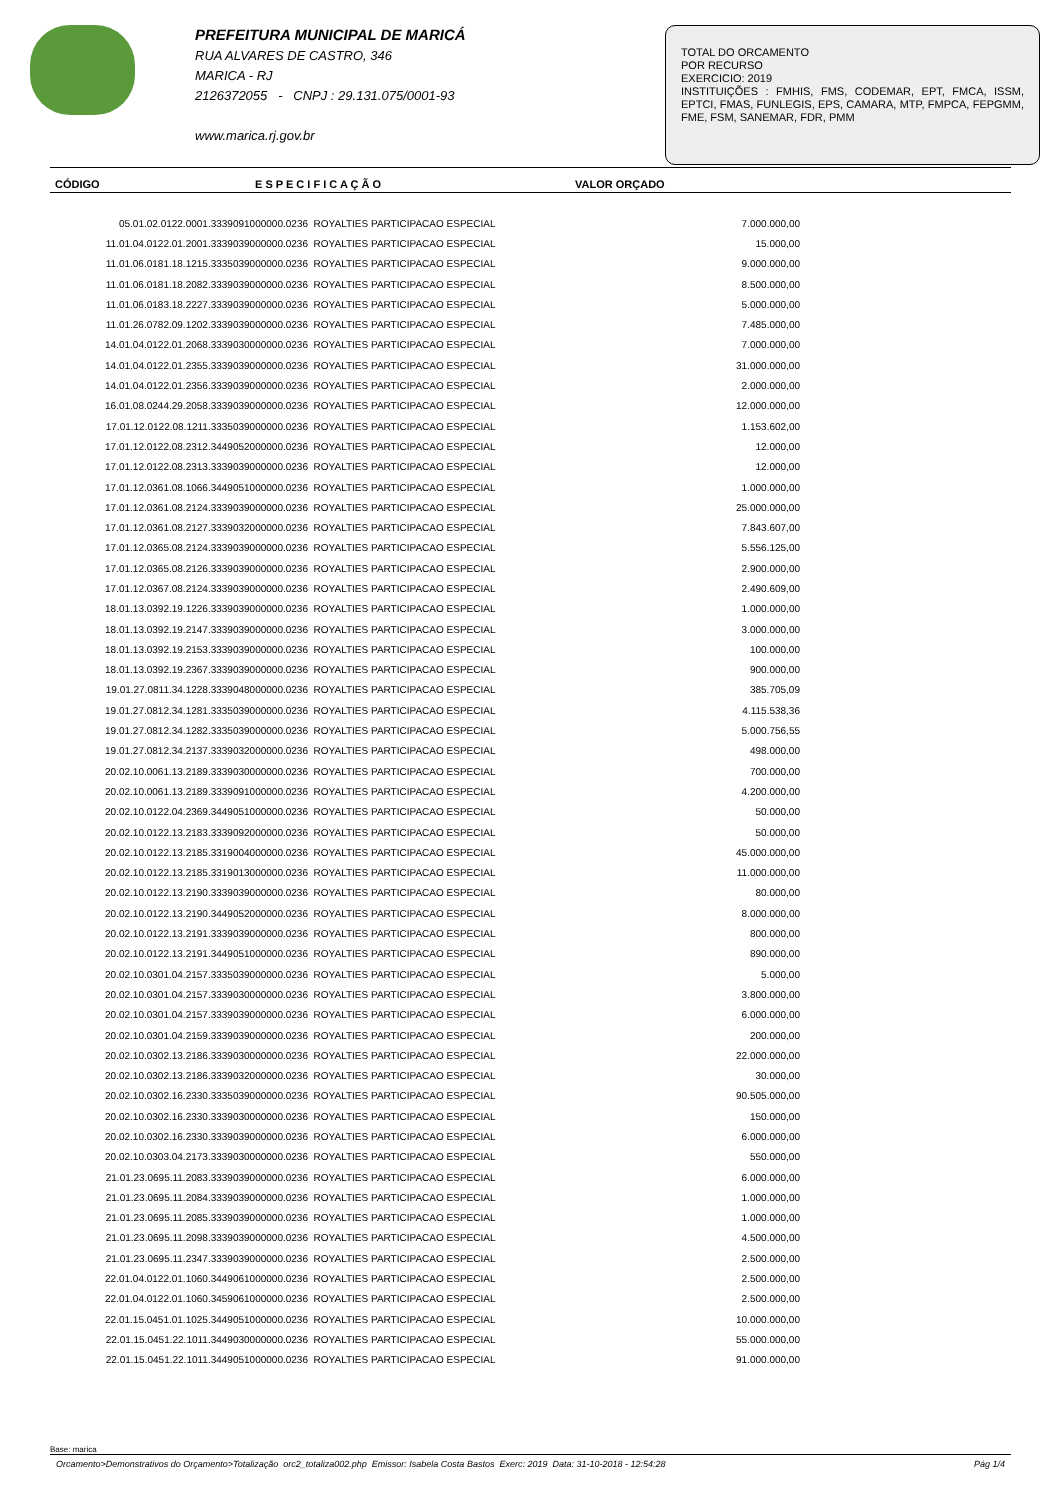PREFEITURA MUNICIPAL DE MARICÁ
RUA ALVARES DE CASTRO, 346
MARICA - RJ
2126372055 - CNPJ : 29.131.075/0001-93
www.marica.rj.gov.br
TOTAL DO ORCAMENTO
POR RECURSO
EXERCICIO: 2019
INSTITUIÇÕES : FMHIS, FMS, CODEMAR, EPT, FMCA, ISSM, EPTCI, FMAS, FUNLEGIS, EPS, CAMARA, MTP, FMPCA, FEPGMM, FME, FSM, SANEMAR, FDR, PMM
| CÓDIGO | E S P E C I F I C A Ç Ã O | VALOR ORÇADO |
| --- | --- | --- |
| 05.01.02.0122.0001.3339091000000.0236 | ROYALTIES PARTICIPACAO ESPECIAL | 7.000.000,00 |
| 11.01.04.0122.01.2001.3339039000000.0236 | ROYALTIES PARTICIPACAO ESPECIAL | 15.000,00 |
| 11.01.06.0181.18.1215.3335039000000.0236 | ROYALTIES PARTICIPACAO ESPECIAL | 9.000.000,00 |
| 11.01.06.0181.18.2082.3339039000000.0236 | ROYALTIES PARTICIPACAO ESPECIAL | 8.500.000,00 |
| 11.01.06.0183.18.2227.3339039000000.0236 | ROYALTIES PARTICIPACAO ESPECIAL | 5.000.000,00 |
| 11.01.26.0782.09.1202.3339039000000.0236 | ROYALTIES PARTICIPACAO ESPECIAL | 7.485.000,00 |
| 14.01.04.0122.01.2068.3339030000000.0236 | ROYALTIES PARTICIPACAO ESPECIAL | 7.000.000,00 |
| 14.01.04.0122.01.2355.3339039000000.0236 | ROYALTIES PARTICIPACAO ESPECIAL | 31.000.000,00 |
| 14.01.04.0122.01.2356.3339039000000.0236 | ROYALTIES PARTICIPACAO ESPECIAL | 2.000.000,00 |
| 16.01.08.0244.29.2058.3339039000000.0236 | ROYALTIES PARTICIPACAO ESPECIAL | 12.000.000,00 |
| 17.01.12.0122.08.1211.3335039000000.0236 | ROYALTIES PARTICIPACAO ESPECIAL | 1.153.602,00 |
| 17.01.12.0122.08.2312.3449052000000.0236 | ROYALTIES PARTICIPACAO ESPECIAL | 12.000,00 |
| 17.01.12.0122.08.2313.3339039000000.0236 | ROYALTIES PARTICIPACAO ESPECIAL | 12.000,00 |
| 17.01.12.0361.08.1066.3449051000000.0236 | ROYALTIES PARTICIPACAO ESPECIAL | 1.000.000,00 |
| 17.01.12.0361.08.2124.3339039000000.0236 | ROYALTIES PARTICIPACAO ESPECIAL | 25.000.000,00 |
| 17.01.12.0361.08.2127.3339032000000.0236 | ROYALTIES PARTICIPACAO ESPECIAL | 7.843.607,00 |
| 17.01.12.0365.08.2124.3339039000000.0236 | ROYALTIES PARTICIPACAO ESPECIAL | 5.556.125,00 |
| 17.01.12.0365.08.2126.3339039000000.0236 | ROYALTIES PARTICIPACAO ESPECIAL | 2.900.000,00 |
| 17.01.12.0367.08.2124.3339039000000.0236 | ROYALTIES PARTICIPACAO ESPECIAL | 2.490.609,00 |
| 18.01.13.0392.19.1226.3339039000000.0236 | ROYALTIES PARTICIPACAO ESPECIAL | 1.000.000,00 |
| 18.01.13.0392.19.2147.3339039000000.0236 | ROYALTIES PARTICIPACAO ESPECIAL | 3.000.000,00 |
| 18.01.13.0392.19.2153.3339039000000.0236 | ROYALTIES PARTICIPACAO ESPECIAL | 100.000,00 |
| 18.01.13.0392.19.2367.3339039000000.0236 | ROYALTIES PARTICIPACAO ESPECIAL | 900.000,00 |
| 19.01.27.0811.34.1228.3339048000000.0236 | ROYALTIES PARTICIPACAO ESPECIAL | 385.705,09 |
| 19.01.27.0812.34.1281.3335039000000.0236 | ROYALTIES PARTICIPACAO ESPECIAL | 4.115.538,36 |
| 19.01.27.0812.34.1282.3335039000000.0236 | ROYALTIES PARTICIPACAO ESPECIAL | 5.000.756,55 |
| 19.01.27.0812.34.2137.3339032000000.0236 | ROYALTIES PARTICIPACAO ESPECIAL | 498.000,00 |
| 20.02.10.0061.13.2189.3339030000000.0236 | ROYALTIES PARTICIPACAO ESPECIAL | 700.000,00 |
| 20.02.10.0061.13.2189.3339091000000.0236 | ROYALTIES PARTICIPACAO ESPECIAL | 4.200.000,00 |
| 20.02.10.0122.04.2369.3449051000000.0236 | ROYALTIES PARTICIPACAO ESPECIAL | 50.000,00 |
| 20.02.10.0122.13.2183.3339092000000.0236 | ROYALTIES PARTICIPACAO ESPECIAL | 50.000,00 |
| 20.02.10.0122.13.2185.3319004000000.0236 | ROYALTIES PARTICIPACAO ESPECIAL | 45.000.000,00 |
| 20.02.10.0122.13.2185.3319013000000.0236 | ROYALTIES PARTICIPACAO ESPECIAL | 11.000.000,00 |
| 20.02.10.0122.13.2190.3339039000000.0236 | ROYALTIES PARTICIPACAO ESPECIAL | 80.000,00 |
| 20.02.10.0122.13.2190.3449052000000.0236 | ROYALTIES PARTICIPACAO ESPECIAL | 8.000.000,00 |
| 20.02.10.0122.13.2191.3339039000000.0236 | ROYALTIES PARTICIPACAO ESPECIAL | 800.000,00 |
| 20.02.10.0122.13.2191.3449051000000.0236 | ROYALTIES PARTICIPACAO ESPECIAL | 890.000,00 |
| 20.02.10.0301.04.2157.3335039000000.0236 | ROYALTIES PARTICIPACAO ESPECIAL | 5.000,00 |
| 20.02.10.0301.04.2157.3339030000000.0236 | ROYALTIES PARTICIPACAO ESPECIAL | 3.800.000,00 |
| 20.02.10.0301.04.2157.3339039000000.0236 | ROYALTIES PARTICIPACAO ESPECIAL | 6.000.000,00 |
| 20.02.10.0301.04.2159.3339039000000.0236 | ROYALTIES PARTICIPACAO ESPECIAL | 200.000,00 |
| 20.02.10.0302.13.2186.3339030000000.0236 | ROYALTIES PARTICIPACAO ESPECIAL | 22.000.000,00 |
| 20.02.10.0302.13.2186.3339032000000.0236 | ROYALTIES PARTICIPACAO ESPECIAL | 30.000,00 |
| 20.02.10.0302.16.2330.3335039000000.0236 | ROYALTIES PARTICIPACAO ESPECIAL | 90.505.000,00 |
| 20.02.10.0302.16.2330.3339030000000.0236 | ROYALTIES PARTICIPACAO ESPECIAL | 150.000,00 |
| 20.02.10.0302.16.2330.3339039000000.0236 | ROYALTIES PARTICIPACAO ESPECIAL | 6.000.000,00 |
| 20.02.10.0303.04.2173.3339030000000.0236 | ROYALTIES PARTICIPACAO ESPECIAL | 550.000,00 |
| 21.01.23.0695.11.2083.3339039000000.0236 | ROYALTIES PARTICIPACAO ESPECIAL | 6.000.000,00 |
| 21.01.23.0695.11.2084.3339039000000.0236 | ROYALTIES PARTICIPACAO ESPECIAL | 1.000.000,00 |
| 21.01.23.0695.11.2085.3339039000000.0236 | ROYALTIES PARTICIPACAO ESPECIAL | 1.000.000,00 |
| 21.01.23.0695.11.2098.3339039000000.0236 | ROYALTIES PARTICIPACAO ESPECIAL | 4.500.000,00 |
| 21.01.23.0695.11.2347.3339039000000.0236 | ROYALTIES PARTICIPACAO ESPECIAL | 2.500.000,00 |
| 22.01.04.0122.01.1060.3449061000000.0236 | ROYALTIES PARTICIPACAO ESPECIAL | 2.500.000,00 |
| 22.01.04.0122.01.1060.3459061000000.0236 | ROYALTIES PARTICIPACAO ESPECIAL | 2.500.000,00 |
| 22.01.15.0451.01.1025.3449051000000.0236 | ROYALTIES PARTICIPACAO ESPECIAL | 10.000.000,00 |
| 22.01.15.0451.22.1011.3449030000000.0236 | ROYALTIES PARTICIPACAO ESPECIAL | 55.000.000,00 |
| 22.01.15.0451.22.1011.3449051000000.0236 | ROYALTIES PARTICIPACAO ESPECIAL | 91.000.000,00 |
Base: marica
Orcamento>Demonstrativos do Orçamento>Totalização orc2_totaliza002.php Emissor: Isabela Costa Bastos Exerc: 2019 Data: 31-10-2018 - 12:54:28 Pág 1/4